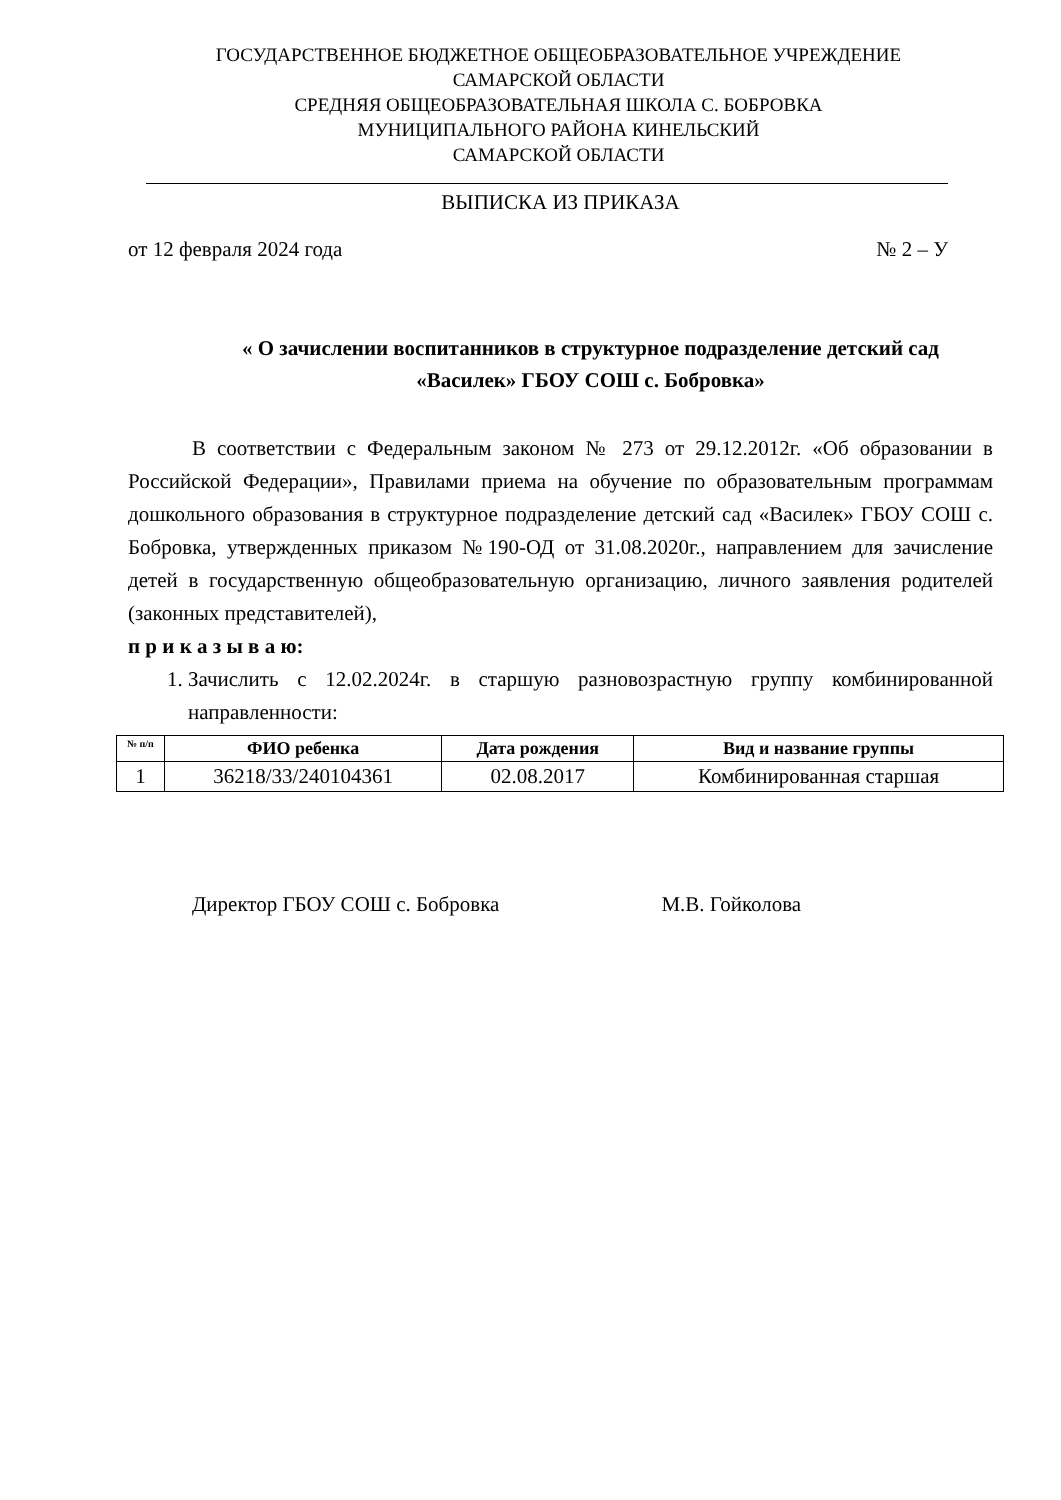ГОСУДАРСТВЕННОЕ БЮДЖЕТНОЕ ОБЩЕОБРАЗОВАТЕЛЬНОЕ УЧРЕЖДЕНИЕ
САМАРСКОЙ ОБЛАСТИ
СРЕДНЯЯ ОБЩЕОБРАЗОВАТЕЛЬНАЯ ШКОЛА С. БОБРОВКА
МУНИЦИПАЛЬНОГО РАЙОНА КИНЕЛЬСКИЙ
САМАРСКОЙ ОБЛАСТИ
ВЫПИСКА ИЗ ПРИКАЗА
от 12 февраля 2024 года № 2 – У
« О зачислении воспитанников в структурное подразделение детский сад
«Василек» ГБОУ СОШ с. Бобровка»
В соответствии с Федеральным законом № 273 от 29.12.2012г. «Об образовании в Российской Федерации», Правилами приема на обучение по образовательным программам дошкольного образования в структурное подразделение детский сад «Василек» ГБОУ СОШ с. Бобровка, утвержденных приказом №190-ОД от 31.08.2020г., направлением для зачисление детей в государственную общеобразовательную организацию, личного заявления родителей (законных представителей),
п р и к а з ы в а ю:
1. Зачислить с 12.02.2024г. в старшую разновозрастную группу комбинированной направленности:
| № п/п | ФИО ребенка | Дата рождения | Вид и название группы |
| --- | --- | --- | --- |
| 1 | 36218/33/240104361 | 02.08.2017 | Комбинированная старшая |
Директор ГБОУ СОШ с. Бобровка М.В. Гойколова